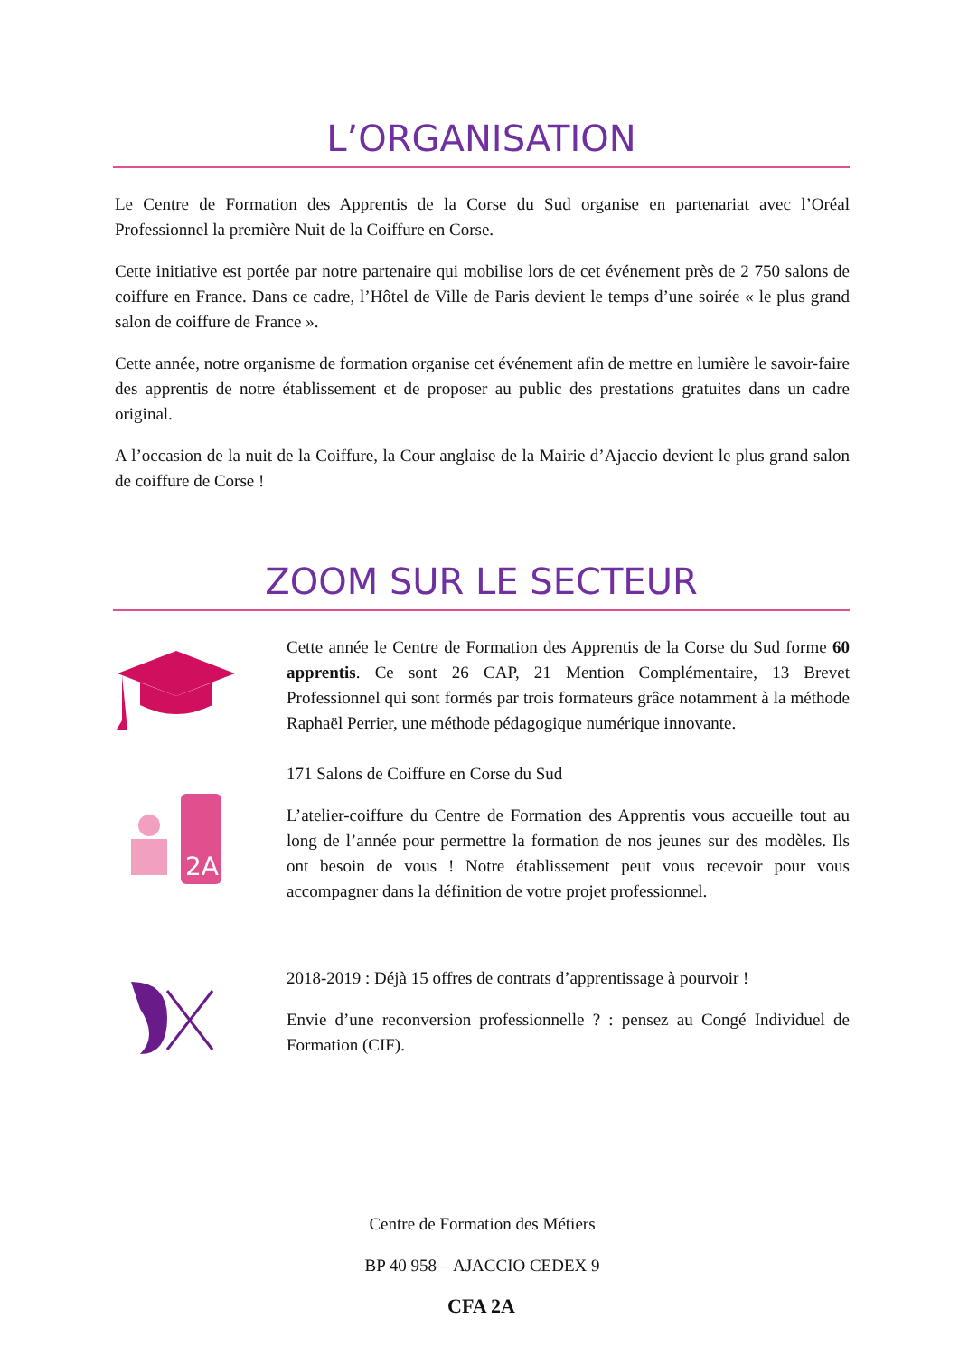L’ORGANISATION
Le Centre de Formation des Apprentis de la Corse du Sud organise en partenariat avec l’Oréal Professionnel la première Nuit de la Coiffure en Corse.
Cette initiative est portée par notre partenaire qui mobilise lors de cet événement près de 2 750 salons de coiffure en France. Dans ce cadre, l’Hôtel de Ville de Paris devient le temps d’une soirée « le plus grand salon de coiffure de France ».
Cette année, notre organisme de formation organise cet événement afin de mettre en lumière le savoir-faire des apprentis de notre établissement et de proposer au public des prestations gratuites dans un cadre original.
A l’occasion de la nuit de la Coiffure, la Cour anglaise de la Mairie d’Ajaccio devient le plus grand salon de coiffure de Corse !
ZOOM SUR LE SECTEUR
Cette année le Centre de Formation des Apprentis de la Corse du Sud forme 60 apprentis. Ce sont 26 CAP, 21 Mention Complémentaire, 13 Brevet Professionnel qui sont formés par trois formateurs grâce notamment à la méthode Raphaël Perrier, une méthode pédagogique numérique innovante.
2A
171 Salons de Coiffure en Corse du Sud
L’atelier-coiffure du Centre de Formation des Apprentis vous accueille tout au long de l’année pour permettre la formation de nos jeunes sur des modèles. Ils ont besoin de vous ! Notre établissement peut vous recevoir pour vous accompagner dans la définition de votre projet professionnel.
2018-2019 : Déjà 15 offres de contrats d’apprentissage à pourvoir !
Envie d’une reconversion professionnelle ? : pensez au Congé Individuel de Formation (CIF).
Centre de Formation des Métiers
BP 40 958 – AJACCIO CEDEX 9
CFA 2A